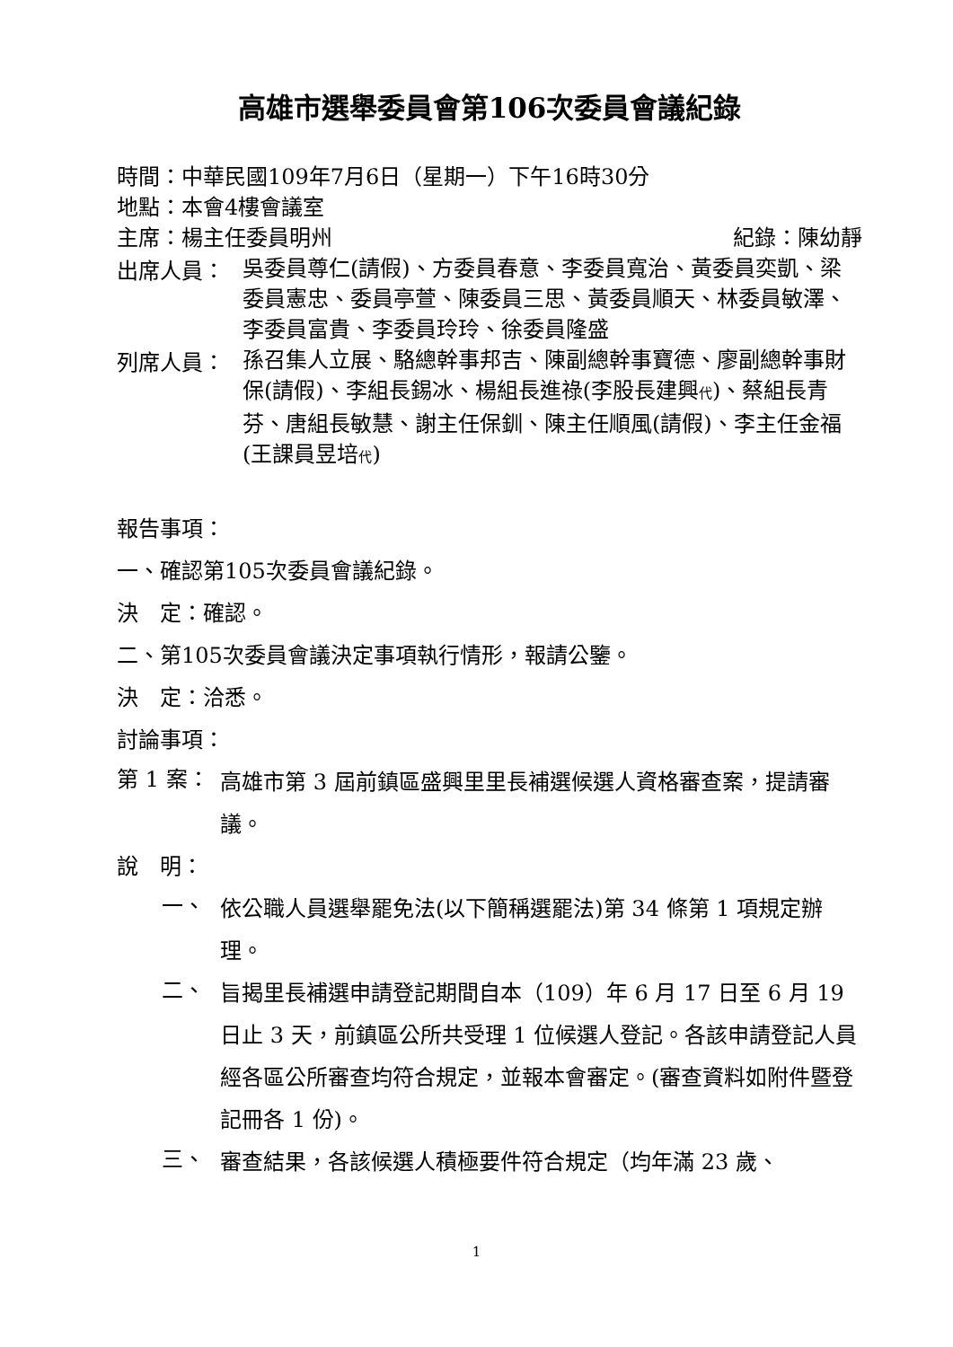高雄市選舉委員會第106次委員會議紀錄
時間：中華民國109年7月6日（星期一）下午16時30分
地點：本會4樓會議室
主席：楊主任委員明州 紀錄：陳幼靜
出席人員：
吳委員尊仁(請假)、方委員春意、李委員寬治、黃委員奕凱、梁委員憲忠、委員亭萱、陳委員三思、黃委員順天、林委員敏澤、李委員富貴、李委員玲玲、徐委員隆盛
列席人員：
孫召集人立展、駱總幹事邦吉、陳副總幹事寶德、廖副總幹事財保(請假)、李組長錫冰、楊組長進祿(李股長建興代)、蔡組長青芬、唐組長敏慧、謝主任保釧、陳主任順風(請假)、李主任金福(王課員昱培代)
報告事項：
一、確認第105次委員會議紀錄。
決　定：確認。
二、第105次委員會議決定事項執行情形，報請公鑒。
決　定：洽悉。
討論事項：
第 1 案：
高雄市第 3 屆前鎮區盛興里里長補選候選人資格審查案，提請審議。
說　明：
一、
依公職人員選舉罷免法(以下簡稱選罷法)第 34 條第 1 項規定辦理。
二、
旨揭里長補選申請登記期間自本（109）年 6 月 17 日至 6 月 19 日止 3 天，前鎮區公所共受理 1 位候選人登記。各該申請登記人員經各區公所審查均符合規定，並報本會審定。(審查資料如附件暨登記冊各 1 份)。
三、
審查結果，各該候選人積極要件符合規定（均年滿 23 歲、
1